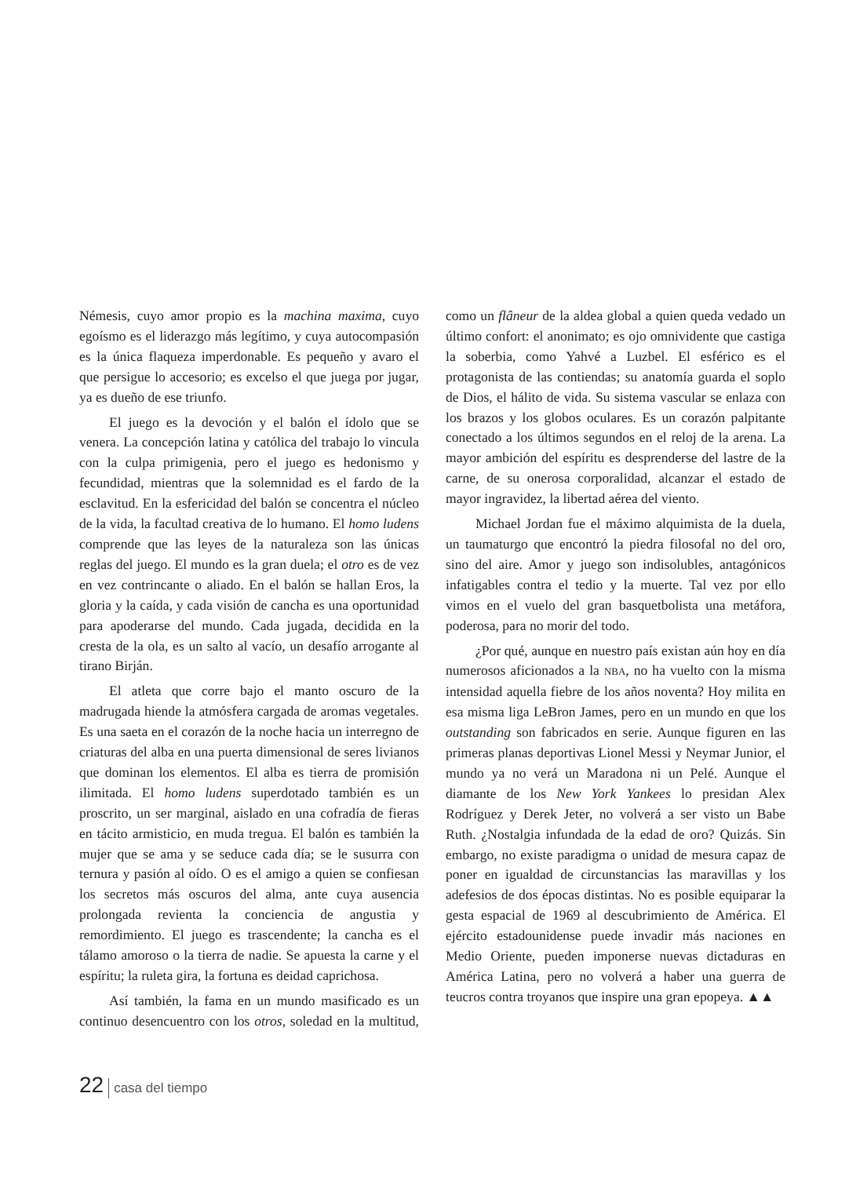Némesis, cuyo amor propio es la machina maxima, cuyo egoísmo es el liderazgo más legítimo, y cuya autocompasión es la única flaqueza imperdonable. Es pequeño y avaro el que persigue lo accesorio; es excelso el que juega por jugar, ya es dueño de ese triunfo.
El juego es la devoción y el balón el ídolo que se venera. La concepción latina y católica del trabajo lo vincula con la culpa primigenia, pero el juego es hedonismo y fecundidad, mientras que la solemnidad es el fardo de la esclavitud. En la esfericidad del balón se concentra el núcleo de la vida, la facultad creativa de lo humano. El homo ludens comprende que las leyes de la naturaleza son las únicas reglas del juego. El mundo es la gran duela; el otro es de vez en vez contrincante o aliado. En el balón se hallan Eros, la gloria y la caída, y cada visión de cancha es una oportunidad para apoderarse del mundo. Cada jugada, decidida en la cresta de la ola, es un salto al vacío, un desafío arrogante al tirano Birján.
El atleta que corre bajo el manto oscuro de la madrugada hiende la atmósfera cargada de aromas vegetales. Es una saeta en el corazón de la noche hacia un interregno de criaturas del alba en una puerta dimensional de seres livianos que dominan los elementos. El alba es tierra de promisión ilimitada. El homo ludens superdotado también es un proscrito, un ser marginal, aislado en una cofradía de fieras en tácito armisticio, en muda tregua. El balón es también la mujer que se ama y se seduce cada día; se le susurra con ternura y pasión al oído. O es el amigo a quien se confiesan los secretos más oscuros del alma, ante cuya ausencia prolongada revienta la conciencia de angustia y remordimiento. El juego es trascendente; la cancha es el tálamo amoroso o la tierra de nadie. Se apuesta la carne y el espíritu; la ruleta gira, la fortuna es deidad caprichosa.
Así también, la fama en un mundo masificado es un continuo desencuentro con los otros, soledad en la multitud, como un flâneur de la aldea global a quien queda vedado un último confort: el anonimato; es ojo omnividente que castiga la soberbia, como Yahvé a Luzbel. El esférico es el protagonista de las contiendas; su anatomía guarda el soplo de Dios, el hálito de vida. Su sistema vascular se enlaza con los brazos y los globos oculares. Es un corazón palpitante conectado a los últimos segundos en el reloj de la arena. La mayor ambición del espíritu es desprenderse del lastre de la carne, de su onerosa corporalidad, alcanzar el estado de mayor ingravidez, la libertad aérea del viento.
Michael Jordan fue el máximo alquimista de la duela, un taumaturgo que encontró la piedra filosofal no del oro, sino del aire. Amor y juego son indisolubles, antagónicos infatigables contra el tedio y la muerte. Tal vez por ello vimos en el vuelo del gran basquetbolista una metáfora, poderosa, para no morir del todo.
¿Por qué, aunque en nuestro país existan aún hoy en día numerosos aficionados a la NBA, no ha vuelto con la misma intensidad aquella fiebre de los años noventa? Hoy milita en esa misma liga LeBron James, pero en un mundo en que los outstanding son fabricados en serie. Aunque figuren en las primeras planas deportivas Lionel Messi y Neymar Junior, el mundo ya no verá un Maradona ni un Pelé. Aunque el diamante de los New York Yankees lo presidan Alex Rodríguez y Derek Jeter, no volverá a ser visto un Babe Ruth. ¿Nostalgia infundada de la edad de oro? Quizás. Sin embargo, no existe paradigma o unidad de mesura capaz de poner en igualdad de circunstancias las maravillas y los adefesios de dos épocas distintas. No es posible equiparar la gesta espacial de 1969 al descubrimiento de América. El ejército estadounidense puede invadir más naciones en Medio Oriente, pueden imponerse nuevas dictaduras en América Latina, pero no volverá a haber una guerra de teucros contra troyanos que inspire una gran epopeya. ▲▲
22 casa del tiempo